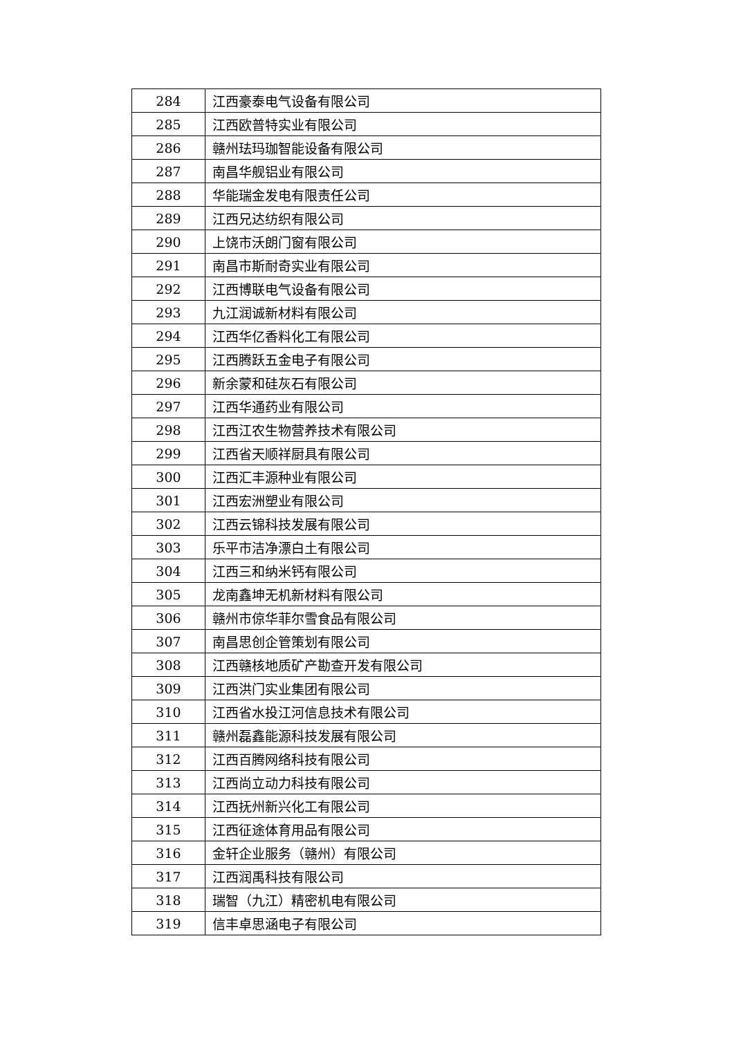| 284 | 江西豪泰电气设备有限公司 |
| 285 | 江西欧普特实业有限公司 |
| 286 | 赣州珐玛珈智能设备有限公司 |
| 287 | 南昌华舰铝业有限公司 |
| 288 | 华能瑞金发电有限责任公司 |
| 289 | 江西兄达纺织有限公司 |
| 290 | 上饶市沃朗门窗有限公司 |
| 291 | 南昌市斯耐奇实业有限公司 |
| 292 | 江西博联电气设备有限公司 |
| 293 | 九江润诚新材料有限公司 |
| 294 | 江西华亿香料化工有限公司 |
| 295 | 江西腾跃五金电子有限公司 |
| 296 | 新余蒙和硅灰石有限公司 |
| 297 | 江西华通药业有限公司 |
| 298 | 江西江农生物营养技术有限公司 |
| 299 | 江西省天顺祥厨具有限公司 |
| 300 | 江西汇丰源种业有限公司 |
| 301 | 江西宏洲塑业有限公司 |
| 302 | 江西云锦科技发展有限公司 |
| 303 | 乐平市洁净漂白土有限公司 |
| 304 | 江西三和纳米钙有限公司 |
| 305 | 龙南鑫坤无机新材料有限公司 |
| 306 | 赣州市倞华菲尔雪食品有限公司 |
| 307 | 南昌思创企管策划有限公司 |
| 308 | 江西赣核地质矿产勘查开发有限公司 |
| 309 | 江西洪门实业集团有限公司 |
| 310 | 江西省水投江河信息技术有限公司 |
| 311 | 赣州磊鑫能源科技发展有限公司 |
| 312 | 江西百腾网络科技有限公司 |
| 313 | 江西尚立动力科技有限公司 |
| 314 | 江西抚州新兴化工有限公司 |
| 315 | 江西征途体育用品有限公司 |
| 316 | 金轩企业服务（赣州）有限公司 |
| 317 | 江西润禹科技有限公司 |
| 318 | 瑞智（九江）精密机电有限公司 |
| 319 | 信丰卓思涵电子有限公司 |